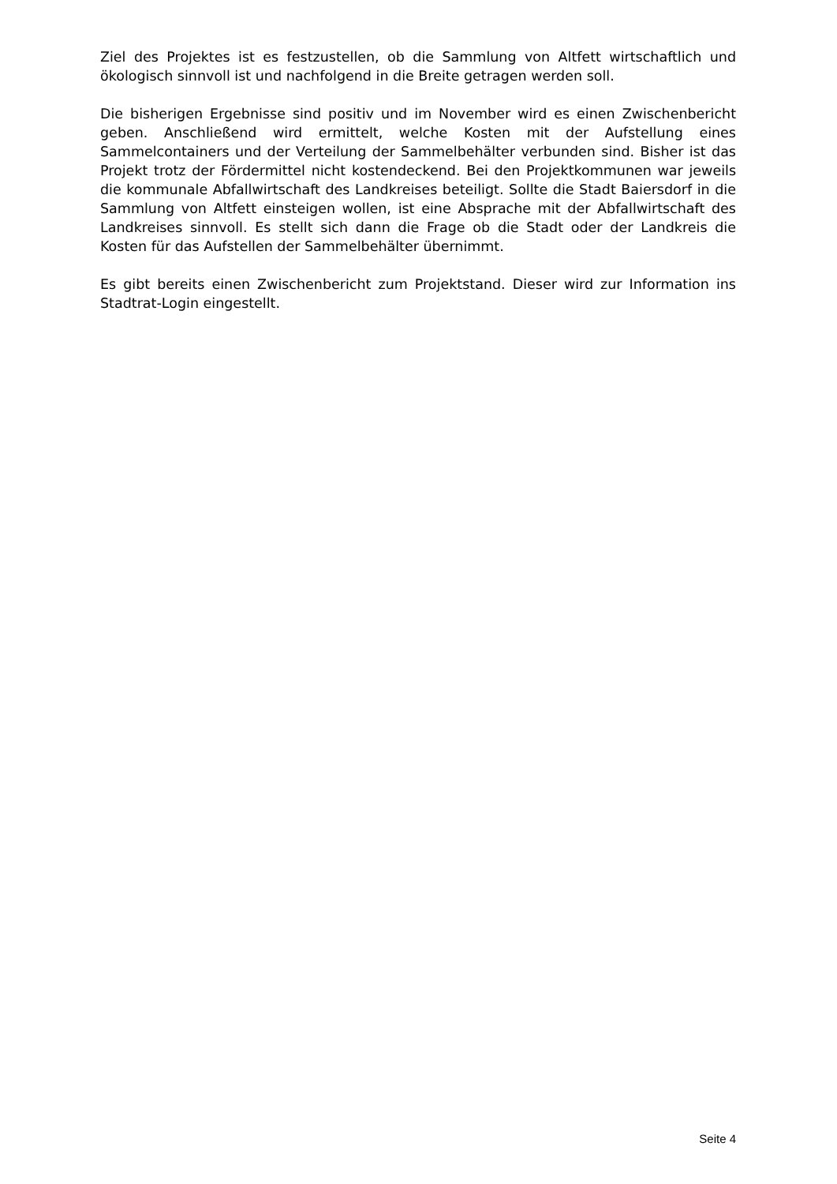Ziel des Projektes ist es festzustellen, ob die Sammlung von Altfett wirtschaftlich und ökologisch sinnvoll ist und nachfolgend in die Breite getragen werden soll.
Die bisherigen Ergebnisse sind positiv und im November wird es einen Zwischenbericht geben. Anschließend wird ermittelt, welche Kosten mit der Aufstellung eines Sammelcontainers und der Verteilung der Sammelbehälter verbunden sind. Bisher ist das Projekt trotz der Fördermittel nicht kostendeckend. Bei den Projektkommunen war jeweils die kommunale Abfallwirtschaft des Landkreises beteiligt. Sollte die Stadt Baiersdorf in die Sammlung von Altfett einsteigen wollen, ist eine Absprache mit der Abfallwirtschaft des Landkreises sinnvoll. Es stellt sich dann die Frage ob die Stadt oder der Landkreis die Kosten für das Aufstellen der Sammelbehälter übernimmt.
Es gibt bereits einen Zwischenbericht zum Projektstand. Dieser wird zur Information ins Stadtrat-Login eingestellt.
Seite 4